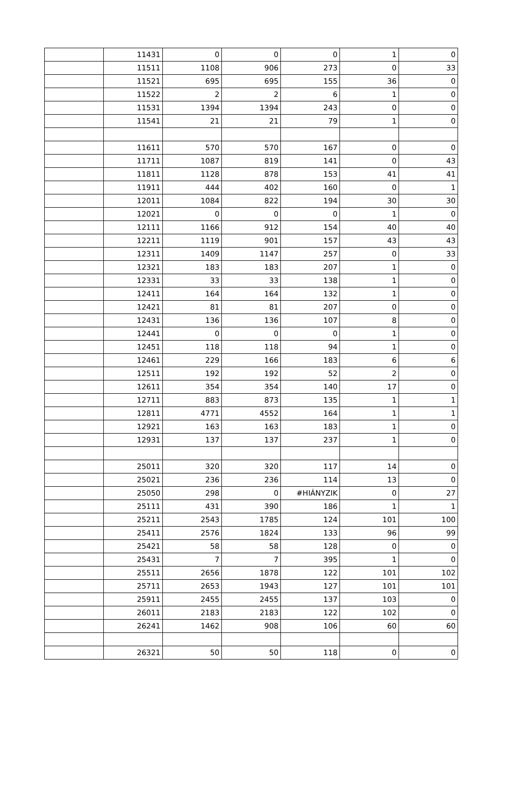| | 11431 | 0 | 0 | 0 | 1 | 0 |
| | 11511 | 1108 | 906 | 273 | 0 | 33 |
| | 11521 | 695 | 695 | 155 | 36 | 0 |
| | 11522 | 2 | 2 | 6 | 1 | 0 |
| | 11531 | 1394 | 1394 | 243 | 0 | 0 |
| | 11541 | 21 | 21 | 79 | 1 | 0 |
| | 11611 | 570 | 570 | 167 | 0 | 0 |
| | 11711 | 1087 | 819 | 141 | 0 | 43 |
| | 11811 | 1128 | 878 | 153 | 41 | 41 |
| | 11911 | 444 | 402 | 160 | 0 | 1 |
| | 12011 | 1084 | 822 | 194 | 30 | 30 |
| | 12021 | 0 | 0 | 0 | 1 | 0 |
| | 12111 | 1166 | 912 | 154 | 40 | 40 |
| | 12211 | 1119 | 901 | 157 | 43 | 43 |
| | 12311 | 1409 | 1147 | 257 | 0 | 33 |
| | 12321 | 183 | 183 | 207 | 1 | 0 |
| | 12331 | 33 | 33 | 138 | 1 | 0 |
| | 12411 | 164 | 164 | 132 | 1 | 0 |
| | 12421 | 81 | 81 | 207 | 0 | 0 |
| | 12431 | 136 | 136 | 107 | 8 | 0 |
| | 12441 | 0 | 0 | 0 | 1 | 0 |
| | 12451 | 118 | 118 | 94 | 1 | 0 |
| | 12461 | 229 | 166 | 183 | 6 | 6 |
| | 12511 | 192 | 192 | 52 | 2 | 0 |
| | 12611 | 354 | 354 | 140 | 17 | 0 |
| | 12711 | 883 | 873 | 135 | 1 | 1 |
| | 12811 | 4771 | 4552 | 164 | 1 | 1 |
| | 12921 | 163 | 163 | 183 | 1 | 0 |
| | 12931 | 137 | 137 | 237 | 1 | 0 |
| | 25011 | 320 | 320 | 117 | 14 | 0 |
| | 25021 | 236 | 236 | 114 | 13 | 0 |
| | 25050 | 298 | 0 | #HIÁNYZIK | 0 | 27 |
| | 25111 | 431 | 390 | 186 | 1 | 1 |
| | 25211 | 2543 | 1785 | 124 | 101 | 100 |
| | 25411 | 2576 | 1824 | 133 | 96 | 99 |
| | 25421 | 58 | 58 | 128 | 0 | 0 |
| | 25431 | 7 | 7 | 395 | 1 | 0 |
| | 25511 | 2656 | 1878 | 122 | 101 | 102 |
| | 25711 | 2653 | 1943 | 127 | 101 | 101 |
| | 25911 | 2455 | 2455 | 137 | 103 | 0 |
| | 26011 | 2183 | 2183 | 122 | 102 | 0 |
| | 26241 | 1462 | 908 | 106 | 60 | 60 |
| | 26321 | 50 | 50 | 118 | 0 | 0 |